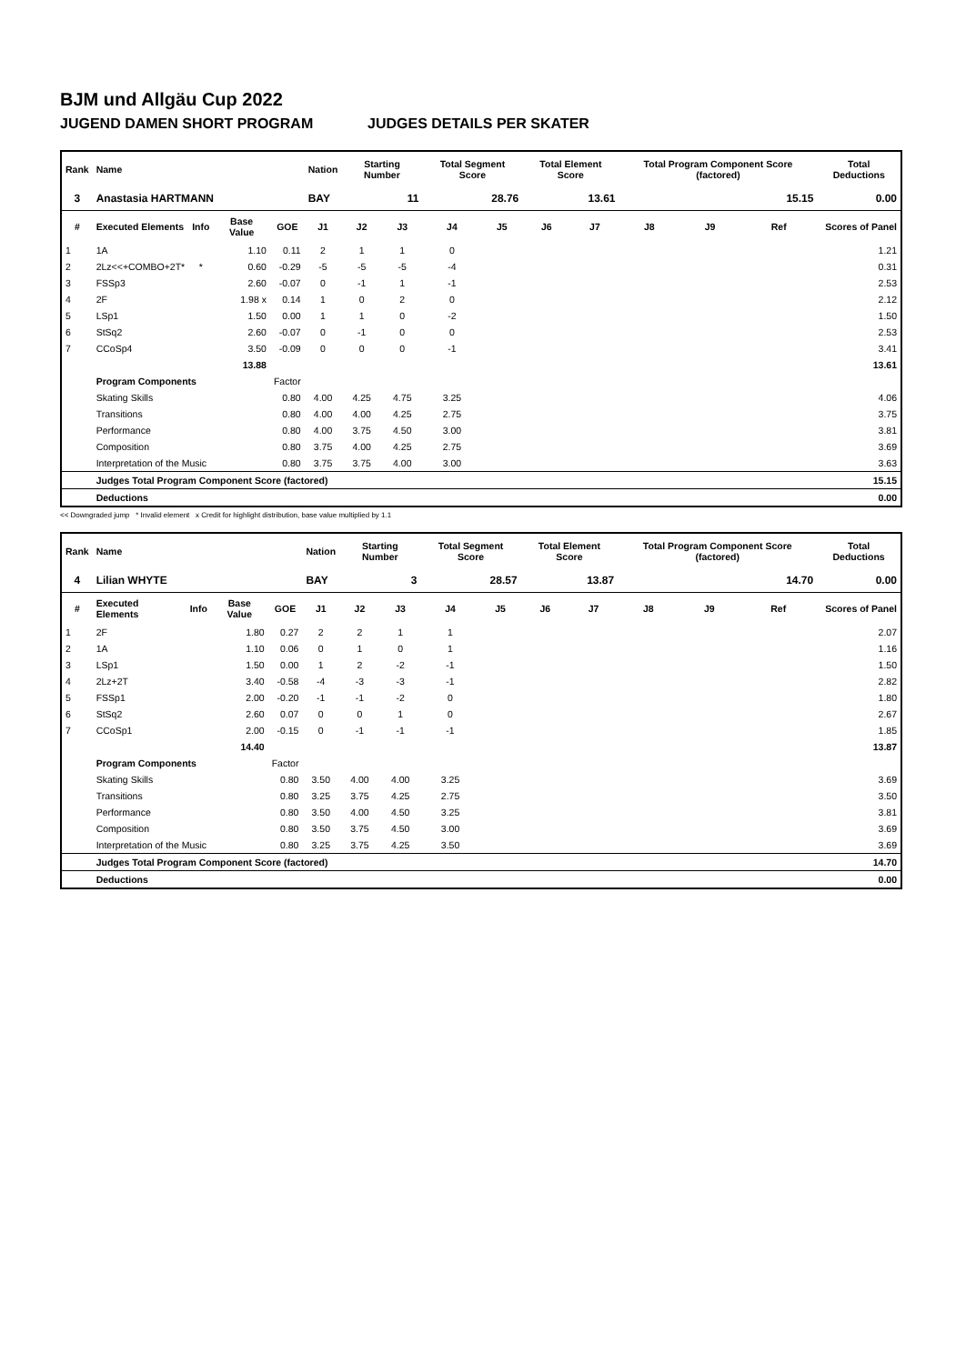BJM und Allgäu Cup 2022
JUGEND DAMEN SHORT PROGRAM JUDGES DETAILS PER SKATER
| Rank | Name | | | | Nation | Starting Number | | Total Segment Score | | Total Element Score | | Total Program Component Score (factored) | | | Total Deductions |
| --- | --- | --- | --- | --- | --- | --- | --- | --- | --- | --- | --- | --- | --- | --- | --- |
| 3 | Anastasia HARTMANN | | | | BAY | 11 | | 28.76 | | 13.61 | | 15.15 | | | 0.00 |
| # | Executed Elements | Info | Base Value | GOE | J1 | J2 | J3 | J4 | J5 | J6 | J7 | J8 | J9 | Ref | Scores of Panel |
| 1 | 1A | | 1.10 | 0.11 | 2 | 1 | 1 | 0 | | | | | | | 1.21 |
| 2 | 2Lz<<+COMBO+2T* | * | 0.60 | -0.29 | -5 | -5 | -5 | -4 | | | | | | | 0.31 |
| 3 | FSSp3 | | 2.60 | -0.07 | 0 | -1 | 1 | -1 | | | | | | | 2.53 |
| 4 | 2F | | 1.98 x | 0.14 | 1 | 0 | 2 | 0 | | | | | | | 2.12 |
| 5 | LSp1 | | 1.50 | 0.00 | 1 | 1 | 0 | -2 | | | | | | | 1.50 |
| 6 | StSq2 | | 2.60 | -0.07 | 0 | -1 | 0 | 0 | | | | | | | 2.53 |
| 7 | CCoSp4 | | 3.50 | -0.09 | 0 | 0 | 0 | -1 | | | | | | | 3.41 |
| | | | 13.88 | | | | | | | | | | | | 13.61 |
| | Program Components | | | Factor | | | | | | | | | | | |
| | Skating Skills | | | 0.80 | 4.00 | 4.25 | 4.75 | 3.25 | | | | | | | 4.06 |
| | Transitions | | | 0.80 | 4.00 | 4.00 | 4.25 | 2.75 | | | | | | | 3.75 |
| | Performance | | | 0.80 | 4.00 | 3.75 | 4.50 | 3.00 | | | | | | | 3.81 |
| | Composition | | | 0.80 | 3.75 | 4.00 | 4.25 | 2.75 | | | | | | | 3.69 |
| | Interpretation of the Music | | | 0.80 | 3.75 | 3.75 | 4.00 | 3.00 | | | | | | | 3.63 |
| | Judges Total Program Component Score (factored) | | | | | | | | | | | | | | 15.15 |
| | Deductions | | | | | | | | | | | | | | 0.00 |
<< Downgraded jump * Invalid element x Credit for highlight distribution, base value multiplied by 1.1
| Rank | Name | | | | Nation | Starting Number | | Total Segment Score | | Total Element Score | | Total Program Component Score (factored) | | | Total Deductions |
| --- | --- | --- | --- | --- | --- | --- | --- | --- | --- | --- | --- | --- | --- | --- | --- |
| 4 | Lilian WHYTE | | | | BAY | 3 | | 28.57 | | 13.87 | | 14.70 | | | 0.00 |
| # | Executed Elements | Info | Base Value | GOE | J1 | J2 | J3 | J4 | J5 | J6 | J7 | J8 | J9 | Ref | Scores of Panel |
| 1 | 2F | | 1.80 | 0.27 | 2 | 2 | 1 | 1 | | | | | | | 2.07 |
| 2 | 1A | | 1.10 | 0.06 | 0 | 1 | 0 | 1 | | | | | | | 1.16 |
| 3 | LSp1 | | 1.50 | 0.00 | 1 | 2 | -2 | -1 | | | | | | | 1.50 |
| 4 | 2Lz+2T | | 3.40 | -0.58 | -4 | -3 | -3 | -1 | | | | | | | 2.82 |
| 5 | FSSp1 | | 2.00 | -0.20 | -1 | -1 | -2 | 0 | | | | | | | 1.80 |
| 6 | StSq2 | | 2.60 | 0.07 | 0 | 0 | 1 | 0 | | | | | | | 2.67 |
| 7 | CCoSp1 | | 2.00 | -0.15 | 0 | -1 | -1 | -1 | | | | | | | 1.85 |
| | | | 14.40 | | | | | | | | | | | | 13.87 |
| | Program Components | | | Factor | | | | | | | | | | | |
| | Skating Skills | | | 0.80 | 3.50 | 4.00 | 4.00 | 3.25 | | | | | | | 3.69 |
| | Transitions | | | 0.80 | 3.25 | 3.75 | 4.25 | 2.75 | | | | | | | 3.50 |
| | Performance | | | 0.80 | 3.50 | 4.00 | 4.50 | 3.25 | | | | | | | 3.81 |
| | Composition | | | 0.80 | 3.50 | 3.75 | 4.50 | 3.00 | | | | | | | 3.69 |
| | Interpretation of the Music | | | 0.80 | 3.25 | 3.75 | 4.25 | 3.50 | | | | | | | 3.69 |
| | Judges Total Program Component Score (factored) | | | | | | | | | | | | | | 14.70 |
| | Deductions | | | | | | | | | | | | | | 0.00 |